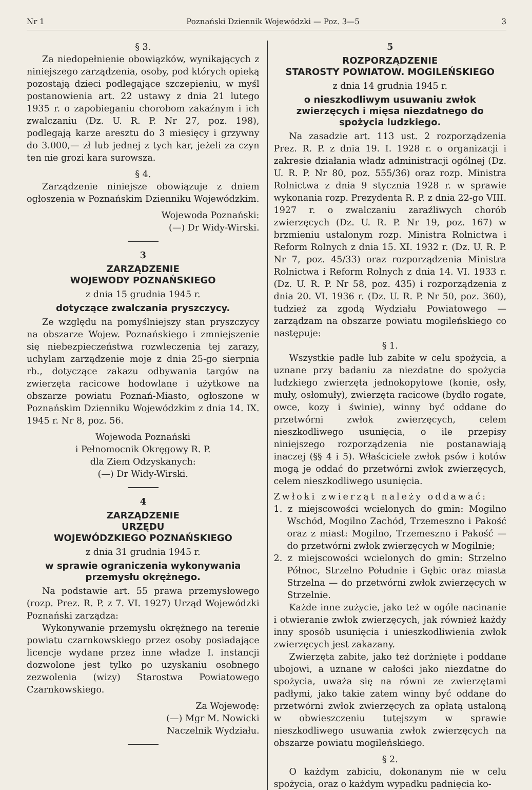Nr 1 Poznański Dziennik Wojewódzki — Poz. 3—5 3
§ 3.
Za niedopełnienie obowiązków, wynikających z niniejszego zarządzenia, osoby, pod których opieką pozostają dzieci podlegające szczepieniu, w myśl postanowienia art. 22 ustawy z dnia 21 lutego 1935 r. o zapobieganiu chorobom zakaźnym i ich zwalczaniu (Dz. U. R. P. Nr 27, poz. 198), podlegają karze aresztu do 3 miesięcy i grzywny do 3.000,— zł lub jednej z tych kar, jeżeli za czyn ten nie grozi kara surowsza.
§ 4.
Zarządzenie niniejsze obowiązuje z dniem ogłoszenia w Poznańskim Dzienniku Wojewódzkim.
Wojewoda Poznański:
(—) Dr Widy-Wirski.
3
ZARZĄDZENIE
WOJEWODY POZNAŃSKIEGO
z dnia 15 grudnia 1945 r.
dotyczące zwalczania pryszczycy.
Ze względu na pomyślniejszy stan pryszczycy na obszarze Wojew. Poznańskiego i zmniejszenie się niebezpieczeństwa rozwleczenia tej zarazy, uchylam zarządzenie moje z dnia 25-go sierpnia rb., dotyczące zakazu odbywania targów na zwierzęta racicowe hodowlane i użytkowe na obszarze powiatu Poznań-Miasto, ogłoszone w Poznańskim Dzienniku Wojewódzkim z dnia 14. IX. 1945 r. Nr 8, poz. 56.
Wojewoda Poznański
i Pełnomocnik Okręgowy R. P.
dla Ziem Odzyskanych:
(—) Dr Widy-Wirski.
4
ZARZĄDZENIE
URZĘDU
WOJEWÓDZKIEGO POZNAŃSKIEGO
z dnia 31 grudnia 1945 r.
w sprawie ograniczenia wykonywania przemysłu okrężnego.
Na podstawie art. 55 prawa przemysłowego (rozp. Prez. R. P. z 7. VI. 1927) Urząd Wojewódzki Poznański zarządza:
Wykonywanie przemysłu okrężnego na terenie powiatu czarnkowskiego przez osoby posiadające licencje wydane przez inne władze I. instancji dozwolone jest tylko po uzyskaniu osobnego zezwolenia (wizy) Starostwa Powiatowego Czarnkowskiego.
Za Wojewodę:
(—) Mgr M. Nowicki
Naczelnik Wydziału.
5
ROZPORZĄDZENIE
STAROSTY POWIATOW. MOGILEŃSKIEGO
z dnia 14 grudnia 1945 r.
o nieszkodliwym usuwaniu zwłok zwierzęcych i mięsa niezdatnego do spożycia ludzkiego.
Na zasadzie art. 113 ust. 2 rozporządzenia Prez. R. P. z dnia 19. I. 1928 r. o organizacji i zakresie działania władz administracji ogólnej (Dz. U. R. P. Nr 80, poz. 555/36) oraz rozp. Ministra Rolnictwa z dnia 9 stycznia 1928 r. w sprawie wykonania rozp. Prezydenta R. P. z dnia 22-go VIII. 1927 r. o zwalczaniu zaraźliwych chorób zwierzęcych (Dz. U. R. P. Nr 19, poz. 167) w brzmieniu ustalonym rozp. Ministra Rolnictwa i Reform Rolnych z dnia 15. XI. 1932 r. (Dz. U. R. P. Nr 7, poz. 45/33) oraz rozporządzenia Ministra Rolnictwa i Reform Rolnych z dnia 14. VI. 1933 r. (Dz. U. R. P. Nr 58, poz. 435) i rozporządzenia z dnia 20. VI. 1936 r. (Dz. U. R. P. Nr 50, poz. 360), tudzież za zgodą Wydziału Powiatowego — zarządzam na obszarze powiatu mogileńskiego co następuje:
§ 1.
Wszystkie padłe lub zabite w celu spożycia, a uznane przy badaniu za niezdatne do spożycia ludzkiego zwierzęta jednokopytowe (konie, osły, muły, osłomuły), zwierzęta racicowe (bydło rogate, owce, kozy i świnie), winny być oddane do przetwórni zwłok zwierzęcych, celem nieszkodliwego usunięcia, o ile przepisy niniejszego rozporządzenia nie postanawiają inaczej (§§ 4 i 5). Właściciele zwłok psów i kotów mogą je oddać do przetwórni zwłok zwierzęcych, celem nieszkodliwego usunięcia.
Zwłoki zwierząt należy oddawać:
1. z miejscowości wcielonych do gmin: Mogilno Wschód, Mogilno Zachód, Trzemeszno i Pakość oraz z miast: Mogilno, Trzemeszno i Pakość — do przetwórni zwłok zwierzęcych w Mogilnie;
2. z miejscowości wcielonych do gmin: Strzelno Północ, Strzelno Południe i Gębic oraz miasta Strzelna — do przetwórni zwłok zwierzęcych w Strzelnie.
Każde inne zużycie, jako też w ogóle nacinanie i otwieranie zwłok zwierzęcych, jak również każdy inny sposób usunięcia i unieszkodliwienia zwłok zwierzęcych jest zakazany.
Zwierzęta zabite, jako też dorżnięte i poddane ubojowi, a uznane w całości jako niezdatne do spożycia, uważa się na równi ze zwierzętami padłymi, jako takie zatem winny być oddane do przetwórni zwłok zwierzęcych za opłatą ustaloną w obwieszczeniu tutejszym w sprawie nieszkodliwego usuwania zwłok zwierzęcych na obszarze powiatu mogileńskiego.
§ 2.
O każdym zabiciu, dokonanym nie w celu spożycia, oraz o każdym wypadku padnięcia ko-